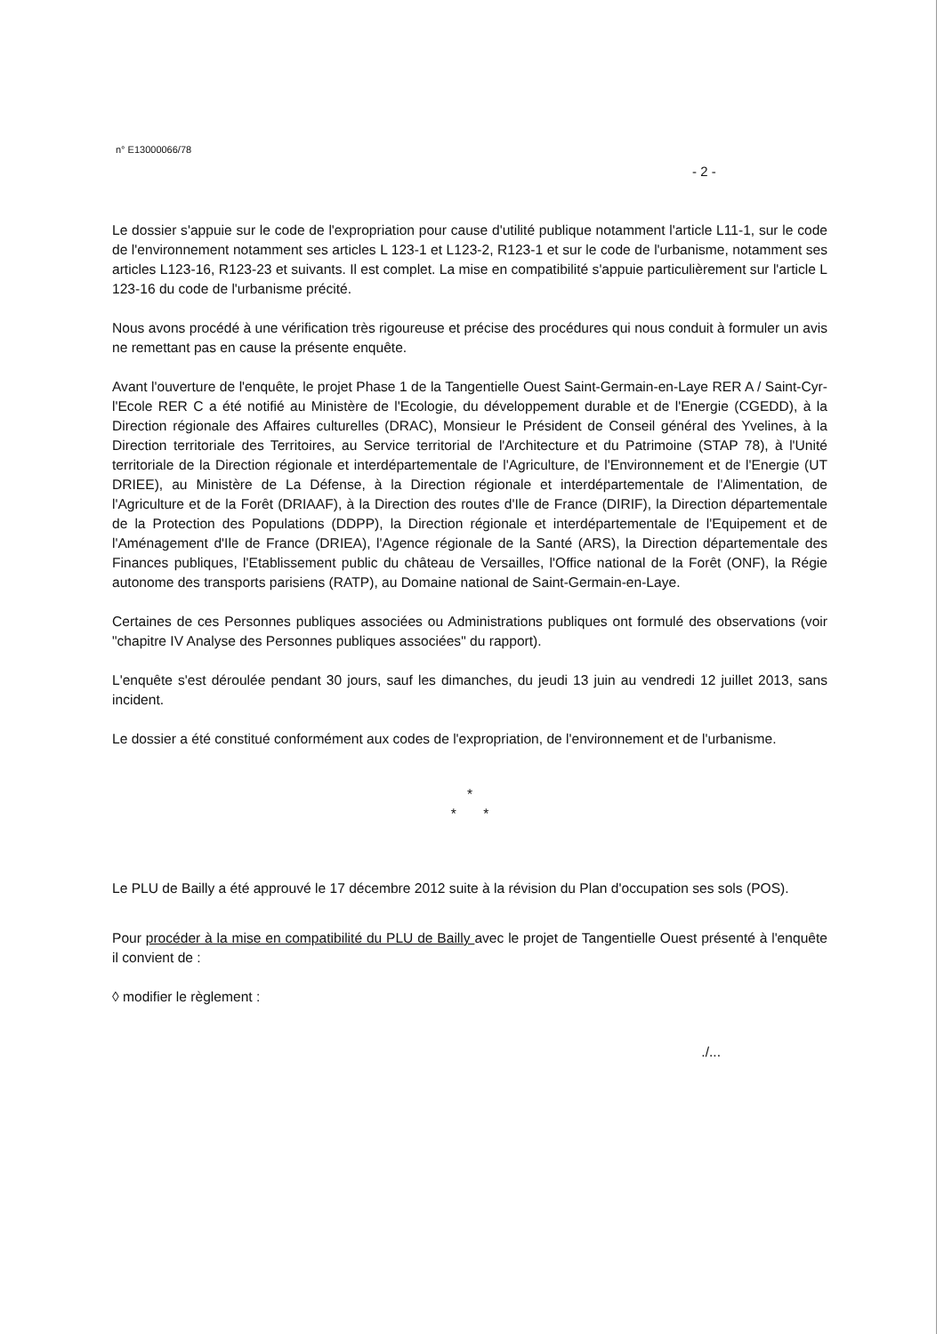n° E13000066/78
- 2 -
Le dossier s'appuie sur le code de l'expropriation pour cause d'utilité publique notamment l'article L11-1, sur le code de l'environnement notamment ses articles L 123-1 et L123-2, R123-1 et sur le code de l'urbanisme, notamment ses articles L123-16, R123-23 et suivants. Il est complet. La mise en compatibilité s'appuie particulièrement sur l'article L 123-16 du code de l'urbanisme précité.
Nous avons procédé à une vérification très rigoureuse et précise des procédures qui nous conduit à formuler un avis ne remettant pas en cause la présente enquête.
Avant l'ouverture de l'enquête, le projet Phase 1 de la Tangentielle Ouest Saint-Germain-en-Laye RER A / Saint-Cyr-l'Ecole RER C a été notifié au Ministère de l'Ecologie, du développement durable et de l'Energie (CGEDD), à la Direction régionale des Affaires culturelles (DRAC), Monsieur le Président de Conseil général des Yvelines, à la Direction territoriale des Territoires, au Service territorial de l'Architecture et du Patrimoine (STAP 78), à l'Unité territoriale de la Direction régionale et interdépartementale de l'Agriculture, de l'Environnement et de l'Energie (UT DRIEE), au Ministère de La Défense, à la Direction régionale et interdépartementale de l'Alimentation, de l'Agriculture et de la Forêt (DRIAAF), à la Direction des routes d'Ile de France (DIRIF), la Direction départementale de la Protection des Populations (DDPP), la Direction régionale et interdépartementale de l'Equipement et de l'Aménagement d'Ile de France (DRIEA), l'Agence régionale de la Santé (ARS), la Direction départementale des Finances publiques, l'Etablissement public du château de Versailles, l'Office national de la Forêt (ONF), la Régie autonome des transports parisiens (RATP), au Domaine national de Saint-Germain-en-Laye.
Certaines de ces Personnes publiques associées ou Administrations publiques ont formulé des observations (voir "chapitre IV Analyse des Personnes publiques associées" du rapport).
L'enquête s'est déroulée pendant 30 jours, sauf les dimanches, du jeudi 13 juin au vendredi 12 juillet 2013, sans incident.
Le dossier a été constitué conformément aux codes de l'expropriation, de l'environnement et de l'urbanisme.
*
* *
Le PLU de Bailly a été approuvé le 17 décembre 2012 suite à la révision du Plan d'occupation ses sols (POS).
Pour procéder à la mise en compatibilité du PLU de Bailly avec le projet de Tangentielle Ouest présenté à l'enquête il convient de :
◊ modifier le règlement :
./...